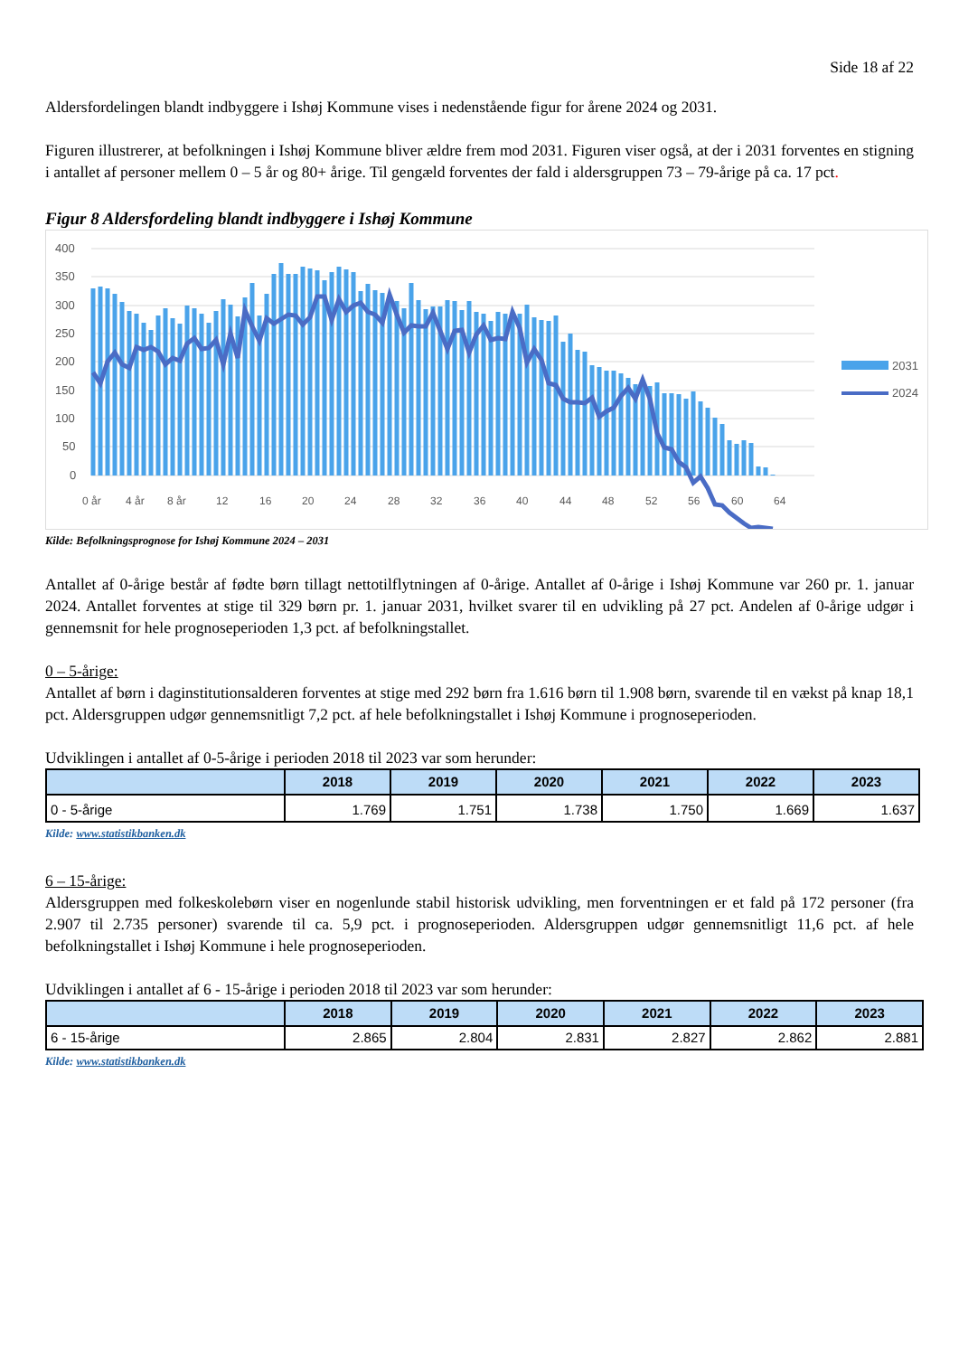Side 18 af 22
Aldersfordelingen blandt indbyggere i Ishøj Kommune vises i nedenstående figur for årene 2024 og 2031.
Figuren illustrerer, at befolkningen i Ishøj Kommune bliver ældre frem mod 2031. Figuren viser også, at der i 2031 forventes en stigning i antallet af personer mellem 0 – 5 år og 80+ årige. Til gengæld forventes der fald i aldersgruppen 73 – 79-årige på ca. 17 pct.
Figur 8 Aldersfordeling blandt indbyggere i Ishøj Kommune
400
350
300
250
200
150
100
50
0
0 år
4 år
8 år
12
16
20
24
28
32
36
40
44
48
52
56
60
64
2031
2024
Kilde: Befolkningsprognose for Ishøj Kommune 2024 – 2031
Antallet af 0-årige består af fødte børn tillagt nettotilflytningen af 0-årige. Antallet af 0-årige i Ishøj Kommune var 260 pr. 1. januar 2024. Antallet forventes at stige til 329 børn pr. 1. januar 2031, hvilket svarer til en udvikling på 27 pct. Andelen af 0-årige udgør i gennemsnit for hele prognoseperioden 1,3 pct. af befolkningstallet.
0 – 5-årige:
Antallet af børn i daginstitutionsalderen forventes at stige med 292 børn fra 1.616 børn til 1.908 børn, svarende til en vækst på knap 18,1 pct. Aldersgruppen udgør gennemsnitligt 7,2 pct. af hele befolkningstallet i Ishøj Kommune i prognoseperioden.
Udviklingen i antallet af 0-5-årige i perioden 2018 til 2023 var som herunder:
| | 2018 | 2019 | 2020 | 2021 | 2022 | 2023 |
| --- | --- | --- | --- | --- | --- | --- |
| 0 - 5-årige | 1.769 | 1.751 | 1.738 | 1.750 | 1.669 | 1.637 |
Kilde: www.statistikbanken.dk
6 – 15-årige:
Aldersgruppen med folkeskolebørn viser en nogenlunde stabil historisk udvikling, men forventningen er et fald på 172 personer (fra 2.907 til 2.735 personer) svarende til ca. 5,9 pct. i prognoseperioden. Aldersgruppen udgør gennemsnitligt 11,6 pct. af hele befolkningstallet i Ishøj Kommune i hele prognoseperioden.
Udviklingen i antallet af 6 - 15-årige i perioden 2018 til 2023 var som herunder:
| | 2018 | 2019 | 2020 | 2021 | 2022 | 2023 |
| --- | --- | --- | --- | --- | --- | --- |
| 6 - 15-årige | 2.865 | 2.804 | 2.831 | 2.827 | 2.862 | 2.881 |
Kilde: www.statistikbanken.dk